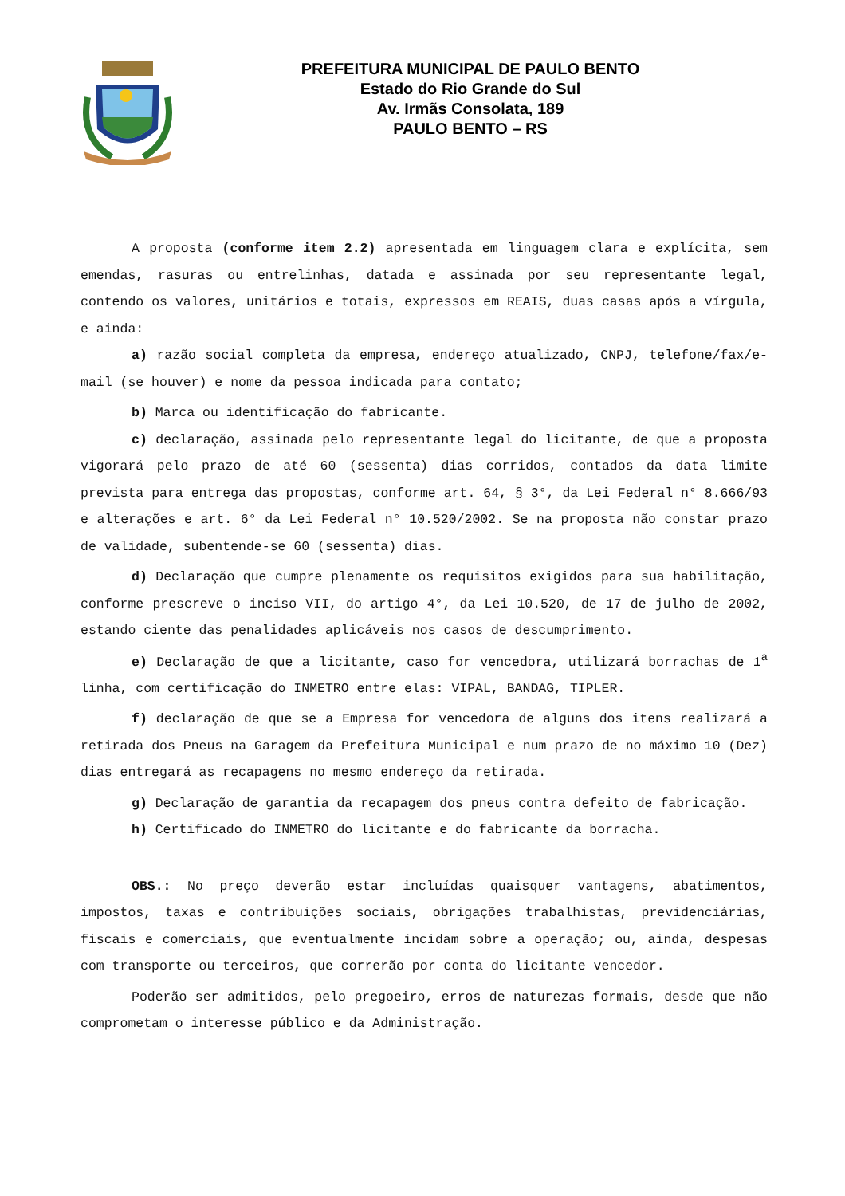PREFEITURA MUNICIPAL DE PAULO BENTO
Estado do Rio Grande do Sul
Av. Irmãs Consolata, 189
PAULO BENTO – RS
A proposta (conforme item 2.2) apresentada em linguagem clara e explícita, sem emendas, rasuras ou entrelinhas, datada e assinada por seu representante legal, contendo os valores, unitários e totais, expressos em REAIS, duas casas após a vírgula, e ainda:
a) razão social completa da empresa, endereço atualizado, CNPJ, telefone/fax/e-mail (se houver) e nome da pessoa indicada para contato;
b) Marca ou identificação do fabricante.
c) declaração, assinada pelo representante legal do licitante, de que a proposta vigorará pelo prazo de até 60 (sessenta) dias corridos, contados da data limite prevista para entrega das propostas, conforme art. 64, § 3°, da Lei Federal n° 8.666/93 e alterações e art. 6° da Lei Federal n° 10.520/2002. Se na proposta não constar prazo de validade, subentende-se 60 (sessenta) dias.
d) Declaração que cumpre plenamente os requisitos exigidos para sua habilitação, conforme prescreve o inciso VII, do artigo 4°, da Lei 10.520, de 17 de julho de 2002, estando ciente das penalidades aplicáveis nos casos de descumprimento.
e) Declaração de que a licitante, caso for vencedora, utilizará borrachas de 1<sup>a</sup> linha, com certificação do INMETRO entre elas: VIPAL, BANDAG, TIPLER.
f) declaração de que se a Empresa for vencedora de alguns dos itens realizará a retirada dos Pneus na Garagem da Prefeitura Municipal e num prazo de no máximo 10 (Dez) dias entregará as recapagens no mesmo endereço da retirada.
g) Declaração de garantia da recapagem dos pneus contra defeito de fabricação.
h) Certificado do INMETRO do licitante e do fabricante da borracha.
OBS.: No preço deverão estar incluídas quaisquer vantagens, abatimentos, impostos, taxas e contribuições sociais, obrigações trabalhistas, previdenciárias, fiscais e comerciais, que eventualmente incidam sobre a operação; ou, ainda, despesas com transporte ou terceiros, que correrão por conta do licitante vencedor.
Poderão ser admitidos, pelo pregoeiro, erros de naturezas formais, desde que não comprometam o interesse público e da Administração.